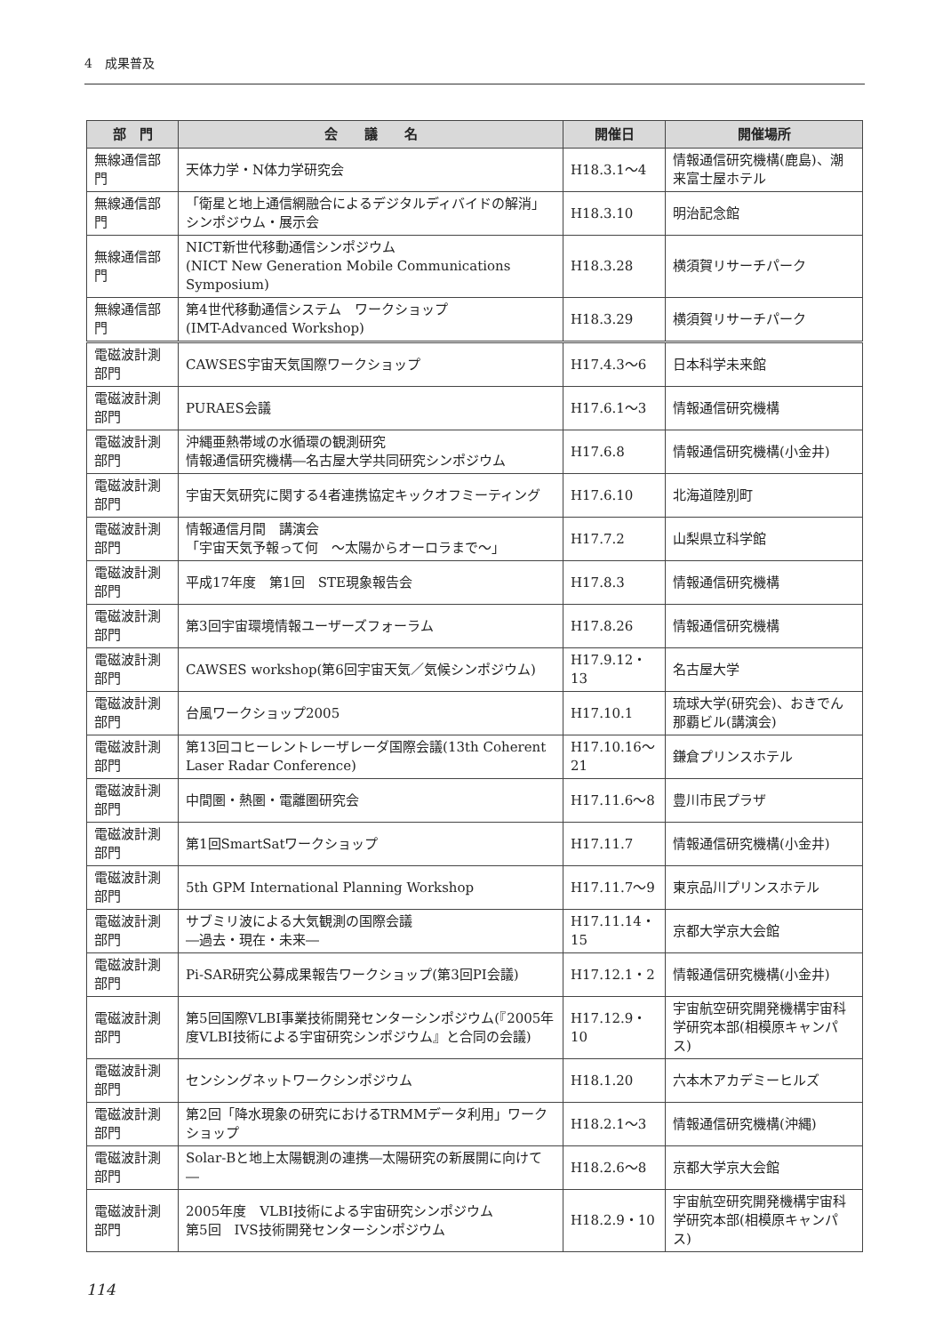4　成果普及
| 部 門 | 会 議 名 | 開催日 | 開催場所 |
| --- | --- | --- | --- |
| 無線通信部門 | 天体力学・N体力学研究会 | H18.3.1〜4 | 情報通信研究機構(鹿島)、潮来富士屋ホテル |
| 無線通信部門 | 「衛星と地上通信網融合によるデジタルディバイドの解消」シンポジウム・展示会 | H18.3.10 | 明治記念館 |
| 無線通信部門 | NICT新世代移動通信シンポジウム (NICT New Generation Mobile Communications Symposium) | H18.3.28 | 横須賀リサーチパーク |
| 無線通信部門 | 第4世代移動通信システム ワークショップ (IMT-Advanced Workshop) | H18.3.29 | 横須賀リサーチパーク |
| 電磁波計測部門 | CAWSES宇宙天気国際ワークショップ | H17.4.3〜6 | 日本科学未来館 |
| 電磁波計測部門 | PURAES会議 | H17.6.1〜3 | 情報通信研究機構 |
| 電磁波計測部門 | 沖縄亜熱帯域の水循環の観測研究 情報通信研究機構―名古屋大学共同研究シンポジウム | H17.6.8 | 情報通信研究機構(小金井) |
| 電磁波計測部門 | 宇宙天気研究に関する4者連携協定キックオフミーティング | H17.6.10 | 北海道陸別町 |
| 電磁波計測部門 | 情報通信月間 講演会 「宇宙天気予報って何 〜太陽からオーロラまで〜」 | H17.7.2 | 山梨県立科学館 |
| 電磁波計測部門 | 平成17年度 第1回 STE現象報告会 | H17.8.3 | 情報通信研究機構 |
| 電磁波計測部門 | 第3回宇宙環境情報ユーザーズフォーラム | H17.8.26 | 情報通信研究機構 |
| 電磁波計測部門 | CAWSES workshop(第6回宇宙天気／気候シンポジウム) | H17.9.12・13 | 名古屋大学 |
| 電磁波計測部門 | 台風ワークショップ2005 | H17.10.1 | 琉球大学(研究会)、おきでん那覇ビル(講演会) |
| 電磁波計測部門 | 第13回コヒーレントレーザレーダ国際会議(13th Coherent Laser Radar Conference) | H17.10.16〜21 | 鎌倉プリンスホテル |
| 電磁波計測部門 | 中間圏・熱圏・電離圏研究会 | H17.11.6〜8 | 豊川市民プラザ |
| 電磁波計測部門 | 第1回SmartSatワークショップ | H17.11.7 | 情報通信研究機構(小金井) |
| 電磁波計測部門 | 5th GPM International Planning Workshop | H17.11.7〜9 | 東京品川プリンスホテル |
| 電磁波計測部門 | サブミリ波による大気観測の国際会議 ―過去・現在・未来― | H17.11.14・15 | 京都大学京大会館 |
| 電磁波計測部門 | Pi-SAR研究公募成果報告ワークショップ(第3回PI会議) | H17.12.1・2 | 情報通信研究機構(小金井) |
| 電磁波計測部門 | 第5回国際VLBI事業技術開発センターシンポジウム(『2005年度VLBI技術による宇宙研究シンポジウム』と合同の会議) | H17.12.9・10 | 宇宙航空研究開発機構宇宙科学研究本部(相模原キャンパス) |
| 電磁波計測部門 | センシングネットワークシンポジウム | H18.1.20 | 六本木アカデミーヒルズ |
| 電磁波計測部門 | 第2回「降水現象の研究におけるTRMMデータ利用」ワークショップ | H18.2.1〜3 | 情報通信研究機構(沖縄) |
| 電磁波計測部門 | Solar-Bと地上太陽観測の連携―太陽研究の新展開に向けて― | H18.2.6〜8 | 京都大学京大会館 |
| 電磁波計測部門 | 2005年度 VLBI技術による宇宙研究シンポジウム 第5回 IVS技術開発センターシンポジウム | H18.2.9・10 | 宇宙航空研究開発機構宇宙科学研究本部(相模原キャンパス) |
114